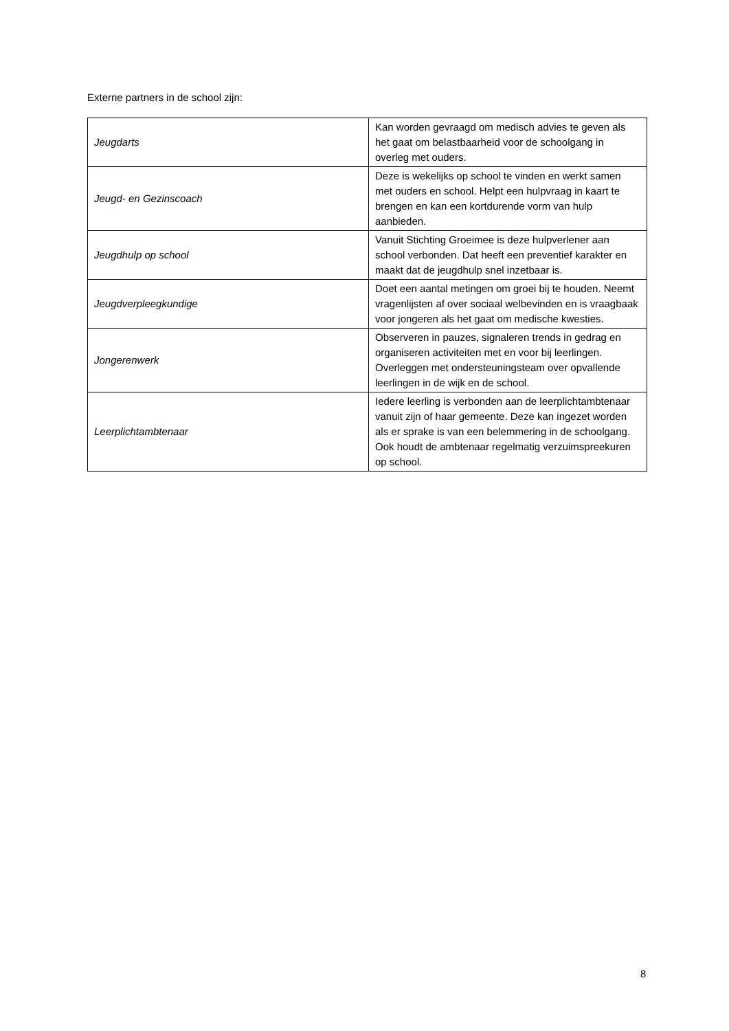Externe partners in de school zijn:
| Jeugdarts | Kan worden gevraagd om medisch advies te geven als het gaat om belastbaarheid voor de schoolgang in overleg met ouders. |
| Jeugd- en Gezinscoach | Deze is wekelijks op school te vinden en werkt samen met ouders en school. Helpt een hulpvraag in kaart te brengen en kan een kortdurende vorm van hulp aanbieden. |
| Jeugdhulp op school | Vanuit Stichting Groeimee is deze hulpverlener aan school verbonden. Dat heeft een preventief karakter en maakt dat de jeugdhulp snel inzetbaar is. |
| Jeugdverpleegkundige | Doet een aantal metingen om groei bij te houden. Neemt vragenlijsten af over sociaal welbevinden en is vraagbaak voor jongeren als het gaat om medische kwesties. |
| Jongerenwerk | Observeren in pauzes, signaleren trends in gedrag en organiseren activiteiten met en voor bij leerlingen. Overleggen met ondersteuningsteam over opvallende leerlingen in de wijk en de school. |
| Leerplichtambtenaar | Iedere leerling is verbonden aan de leerplichtambtenaar vanuit zijn of haar gemeente. Deze kan ingezet worden als er sprake is van een belemmering in de schoolgang. Ook houdt de ambtenaar regelmatig verzuimspreekuren op school. |
8